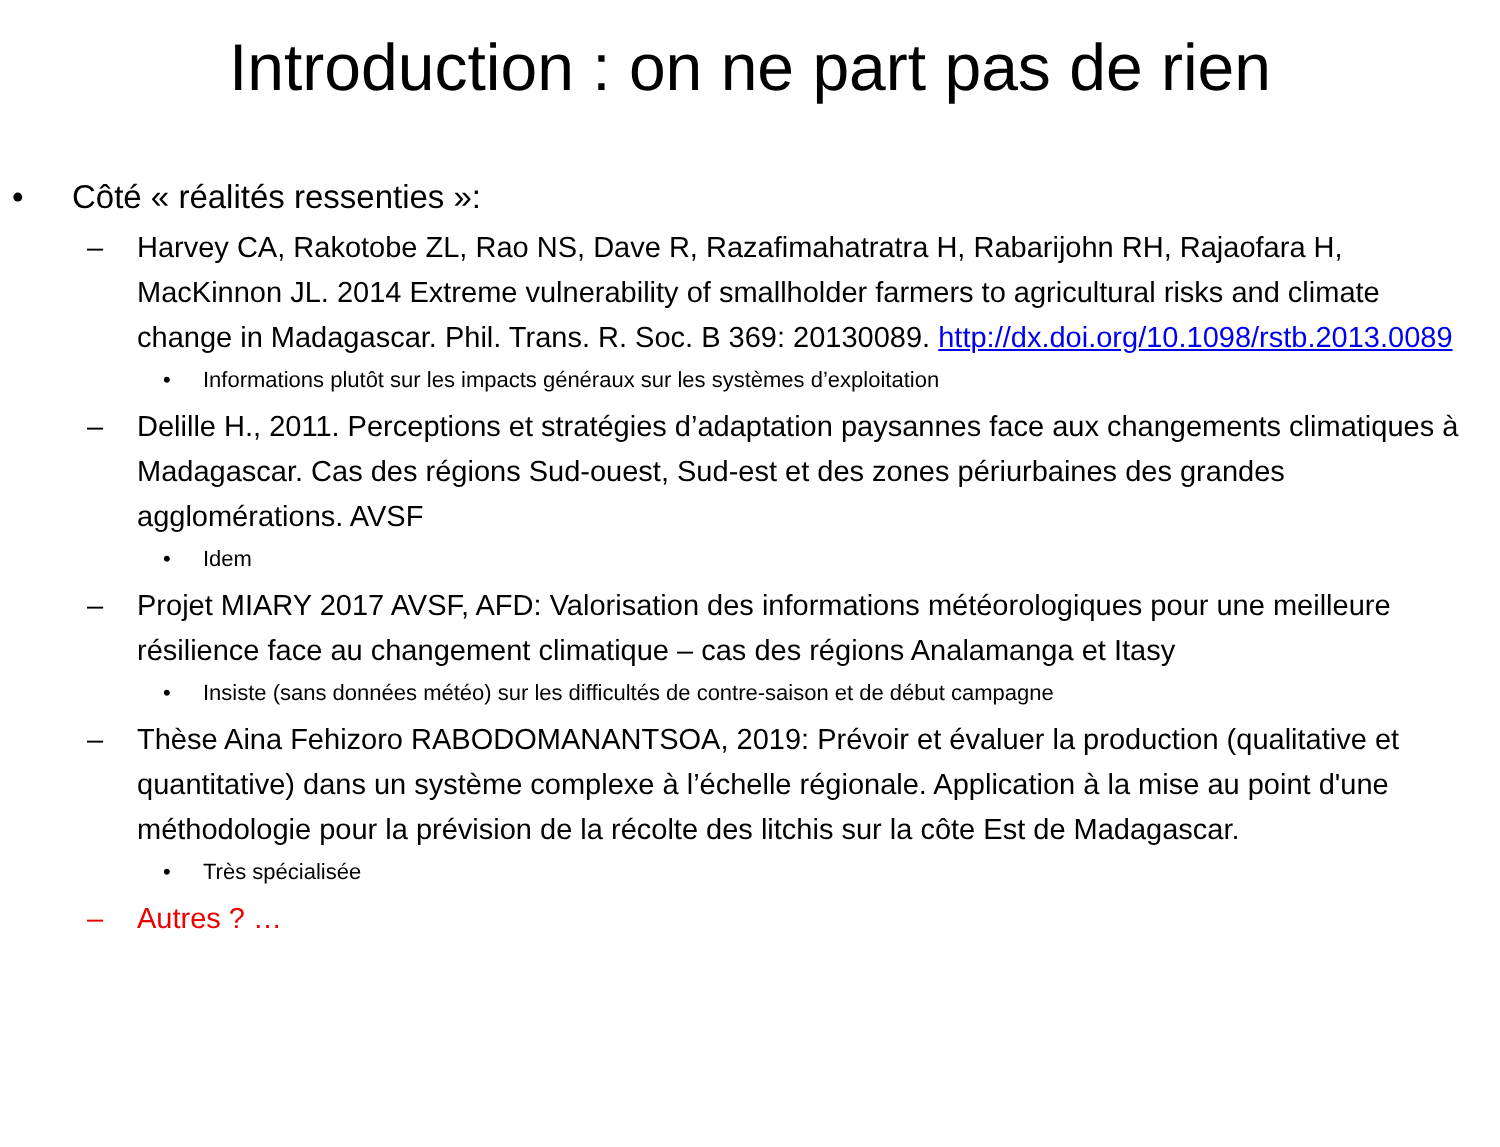Introduction : on ne part pas de rien
• Côté « réalités ressenties »:
– Harvey CA, Rakotobe ZL, Rao NS, Dave R, Razafimahatratra H, Rabarijohn RH, Rajaofara H, MacKinnon JL. 2014 Extreme vulnerability of smallholder farmers to agricultural risks and climate change in Madagascar. Phil. Trans. R. Soc. B 369: 20130089. http://dx.doi.org/10.1098/rstb.2013.0089
• Informations plutôt sur les impacts généraux sur les systèmes d’exploitation
– Delille H., 2011. Perceptions et stratégies d’adaptation paysannes face aux changements climatiques à Madagascar. Cas des régions Sud-ouest, Sud-est et des zones périurbaines des grandes agglomérations. AVSF
• Idem
– Projet MIARY 2017 AVSF, AFD: Valorisation des informations météorologiques pour une meilleure résilience face au changement climatique – cas des régions Analamanga et Itasy
• Insiste (sans données météo) sur les difficultés de contre-saison et de début campagne
– Thèse Aina Fehizoro RABODOMANANTSOA, 2019: Prévoir et évaluer la production (qualitative et quantitative) dans un système complexe à l’échelle régionale. Application à la mise au point d'une méthodologie pour la prévision de la récolte des litchis sur la côte Est de Madagascar.
• Très spécialisée
– Autres ? …